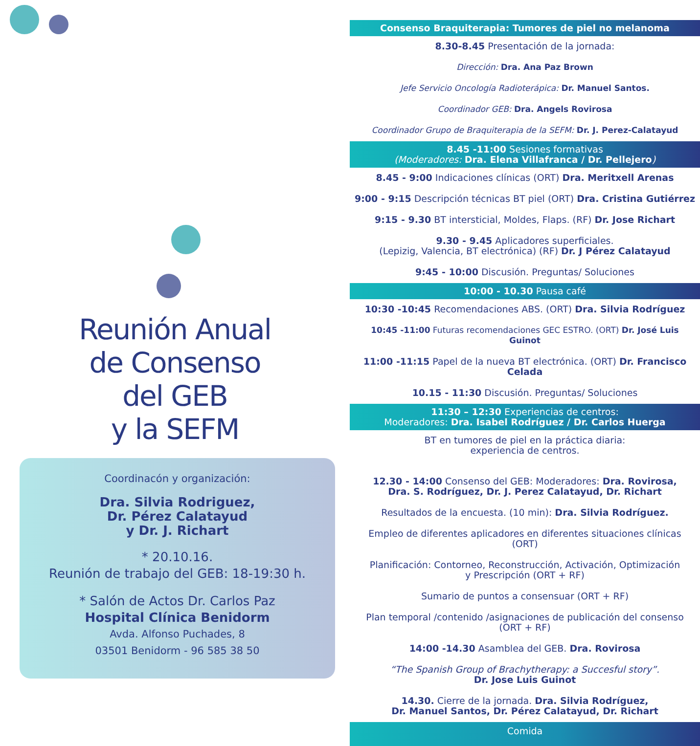Reunión Anual
de Consenso
del GEB
y la SEFM
Coordinacón y organización:
Dra. Silvia Rodriguez,
Dr. Pérez Calatayud
y Dr. J. Richart
* 20.10.16.
Reunión de trabajo del GEB: 18-19:30 h.
* Salón de Actos Dr. Carlos Paz
Hospital Clínica Benidorm
Avda. Alfonso Puchades, 8
03501 Benidorm - 96 585 38 50
Consenso Braquiterapia: Tumores de piel no melanoma
8.30-8.45 Presentación de la jornada:
Dirección: Dra. Ana Paz Brown
Jefe Servicio Oncología Radioterápica: Dr. Manuel Santos.
Coordinador GEB: Dra. Angels Rovirosa
Coordinador Grupo de Braquiterapia de la SEFM: Dr. J. Perez-Calatayud
8.45 -11:00 Sesiones formativas
(Moderadores: Dra. Elena Villafranca / Dr. Pellejero)
8.45 - 9:00 Indicaciones clínicas (ORT) Dra. Meritxell Arenas
9:00 - 9:15 Descripción técnicas BT piel (ORT) Dra. Cristina Gutiérrez
9:15 - 9.30 BT intersticial, Moldes, Flaps. (RF) Dr. Jose Richart
9.30 - 9.45 Aplicadores superficiales.
(Lepizig, Valencia, BT electrónica) (RF) Dr. J Pérez Calatayud
9:45 - 10:00 Discusión. Preguntas/ Soluciones
10:00 - 10.30 Pausa café
10:30 -10:45 Recomendaciones ABS. (ORT) Dra. Silvia Rodríguez
10:45 -11:00 Futuras recomendaciones GEC ESTRO. (ORT) Dr. José Luis Guinot
11:00 -11:15 Papel de la nueva BT electrónica. (ORT) Dr. Francisco Celada
10.15 - 11:30 Discusión. Preguntas/ Soluciones
11:30 – 12:30 Experiencias de centros:
Moderadores: Dra. Isabel Rodríguez / Dr. Carlos Huerga
BT en tumores de piel en la práctica diaria:
experiencia de centros.
12.30 - 14:00 Consenso del GEB: Moderadores: Dra. Rovirosa,
Dra. S. Rodríguez, Dr. J. Perez Calatayud, Dr. Richart
Resultados de la encuesta. (10 min): Dra. Silvia Rodríguez.
Empleo de diferentes aplicadores en diferentes situaciones clínicas
(ORT)
Planificación: Contorneo, Reconstrucción, Activación, Optimización
y Prescripción (ORT + RF)
Sumario de puntos a consensuar (ORT + RF)
Plan temporal /contenido /asignaciones de publicación del consenso
(ORT + RF)
14:00 -14.30 Asamblea del GEB. Dra. Rovirosa
“The Spanish Group of Brachytherapy: a Succesful story”.
Dr. Jose Luis Guinot
14.30. Cierre de la jornada. Dra. Silvia Rodríguez,
Dr. Manuel Santos, Dr. Pérez Calatayud, Dr. Richart
Comida